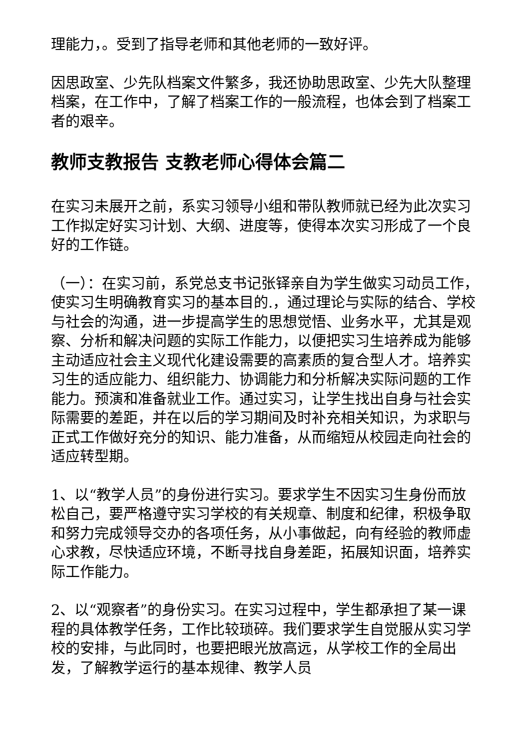理能力，。受到了指导老师和其他老师的一致好评。
因思政室、少先队档案文件繁多，我还协助思政室、少先大队整理档案，在工作中，了解了档案工作的一般流程，也体会到了档案工　者的艰辛。
教师支教报告 支教老师心得体会篇二
在实习未展开之前，系实习领导小组和带队教师就已经为此次实习工作拟定好实习计划、大纲、进度等，使得本次实习形成了一个良好的工作链。
（一）：在实习前，系党总支书记张铎亲自为学生做实习动员工作，使实习生明确教育实习的基本目的.，通过理论与实际的结合、学校与社会的沟通，进一步提高学生的思想觉悟、业务水平，尤其是观察、分析和解决问题的实际工作能力，以便把实习生培养成为能够主动适应社会主义现代化建设需要的高素质的复合型人才。培养实习生的适应能力、组织能力、协调能力和分析解决实际问题的工作能力。预演和准备就业工作。通过实习，让学生找出自身与社会实际需要的差距，并在以后的学习期间及时补充相关知识，为求职与正式工作做好充分的知识、能力准备，从而缩短从校园走向社会的适应转型期。
1、以“教学人员”的身份进行实习。要求学生不因实习生身份而放松自己，要严格遵守实习学校的有关规章、制度和纪律，积极争取和努力完成领导交办的各项任务，从小事做起，向有经验的教师虚心求教，尽快适应环境，不断寻找自身差距，拓展知识面，培养实际工作能力。
2、以“观察者”的身份实习。在实习过程中，学生都承担了某一课程的具体教学任务，工作比较琐碎。我们要求学生自觉服从实习学校的安排，与此同时，也要把眼光放高远，从学校工作的全局出发，了解教学运行的基本规律、教学人员